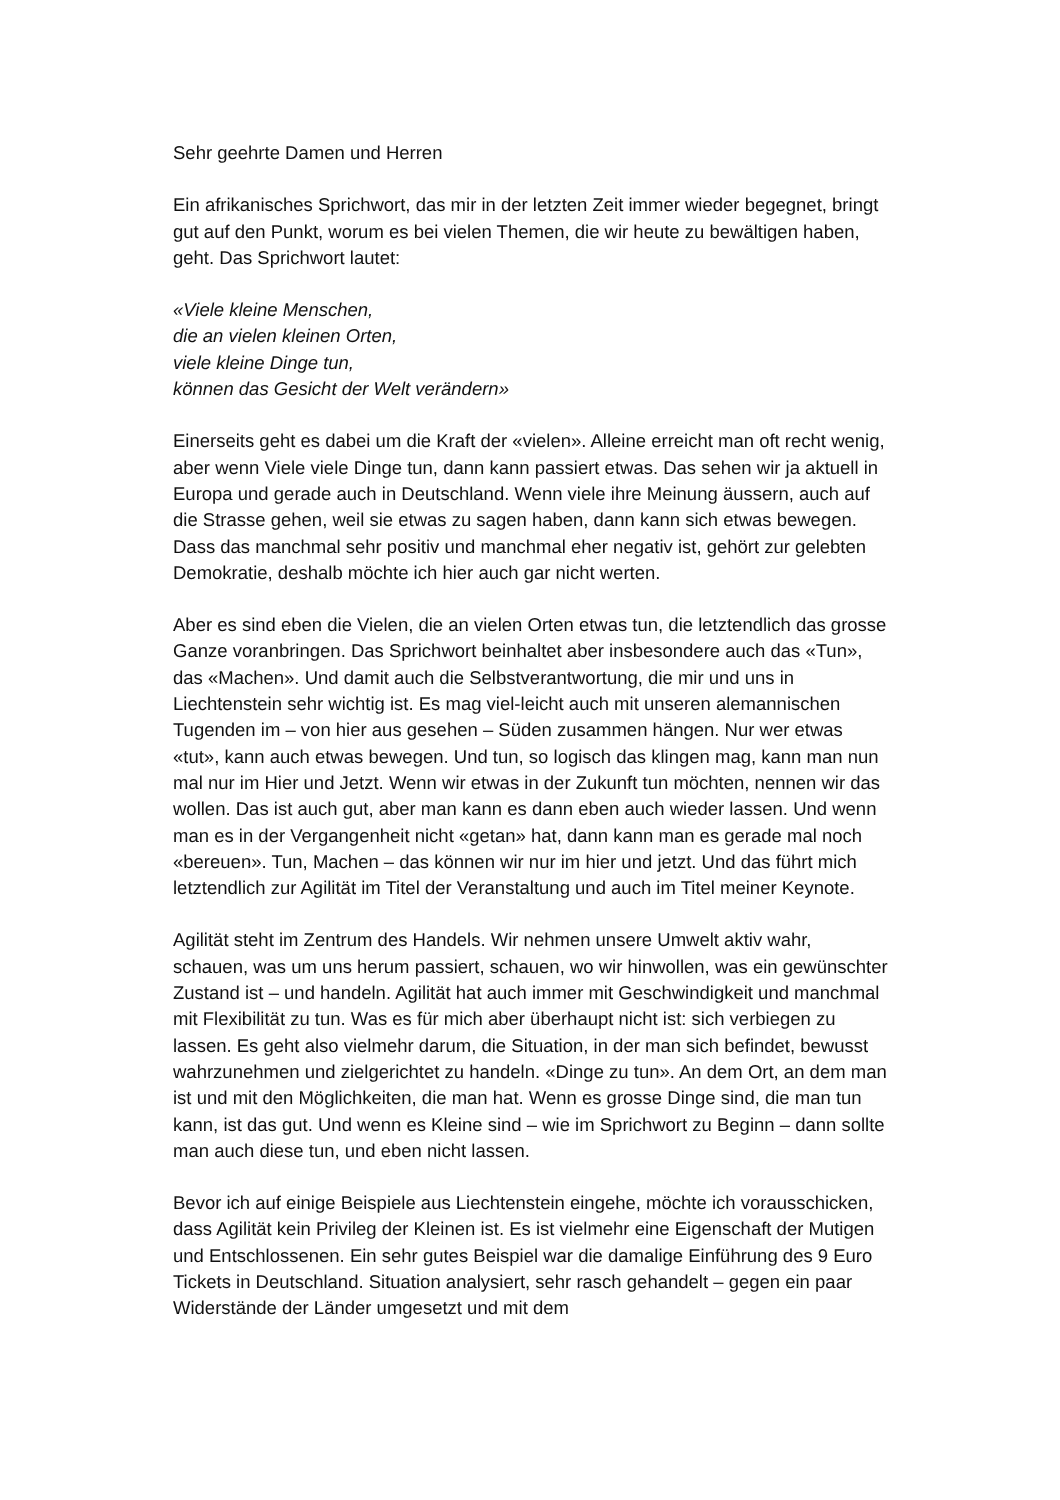Sehr geehrte Damen und Herren
Ein afrikanisches Sprichwort, das mir in der letzten Zeit immer wieder begegnet, bringt gut auf den Punkt, worum es bei vielen Themen, die wir heute zu bewältigen haben, geht. Das Sprichwort lautet:
«Viele kleine Menschen,
die an vielen kleinen Orten,
viele kleine Dinge tun,
können das Gesicht der Welt verändern»
Einerseits geht es dabei um die Kraft der «vielen». Alleine erreicht man oft recht wenig, aber wenn Viele viele Dinge tun, dann kann passiert etwas. Das sehen wir ja aktuell in Europa und gerade auch in Deutschland. Wenn viele ihre Meinung äussern, auch auf die Strasse gehen, weil sie etwas zu sagen haben, dann kann sich etwas bewegen. Dass das manchmal sehr positiv und manchmal eher negativ ist, gehört zur gelebten Demokratie, deshalb möchte ich hier auch gar nicht werten.
Aber es sind eben die Vielen, die an vielen Orten etwas tun, die letztendlich das grosse Ganze voranbringen. Das Sprichwort beinhaltet aber insbesondere auch das «Tun», das «Machen». Und damit auch die Selbstverantwortung, die mir und uns in Liechtenstein sehr wichtig ist. Es mag viel-leicht auch mit unseren alemannischen Tugenden im – von hier aus gesehen – Süden zusammen hängen. Nur wer etwas «tut», kann auch etwas bewegen. Und tun, so logisch das klingen mag, kann man nun mal nur im Hier und Jetzt. Wenn wir etwas in der Zukunft tun möchten, nennen wir das wollen. Das ist auch gut, aber man kann es dann eben auch wieder lassen. Und wenn man es in der Vergangenheit nicht «getan» hat, dann kann man es gerade mal noch «bereuen». Tun, Machen – das können wir nur im hier und jetzt. Und das führt mich letztendlich zur Agilität im Titel der Veranstaltung und auch im Titel meiner Keynote.
Agilität steht im Zentrum des Handels. Wir nehmen unsere Umwelt aktiv wahr, schauen, was um uns herum passiert, schauen, wo wir hinwollen, was ein gewünschter Zustand ist – und handeln. Agilität hat auch immer mit Geschwindigkeit und manchmal mit Flexibilität zu tun. Was es für mich aber überhaupt nicht ist: sich verbiegen zu lassen. Es geht also vielmehr darum, die Situation, in der man sich befindet, bewusst wahrzunehmen und zielgerichtet zu handeln. «Dinge zu tun». An dem Ort, an dem man ist und mit den Möglichkeiten, die man hat. Wenn es grosse Dinge sind, die man tun kann, ist das gut. Und wenn es Kleine sind – wie im Sprichwort zu Beginn – dann sollte man auch diese tun, und eben nicht lassen.
Bevor ich auf einige Beispiele aus Liechtenstein eingehe, möchte ich vorausschicken, dass Agilität kein Privileg der Kleinen ist. Es ist vielmehr eine Eigenschaft der Mutigen und Entschlossenen. Ein sehr gutes Beispiel war die damalige Einführung des 9 Euro Tickets in Deutschland. Situation analysiert, sehr rasch gehandelt – gegen ein paar Widerstände der Länder umgesetzt und mit dem